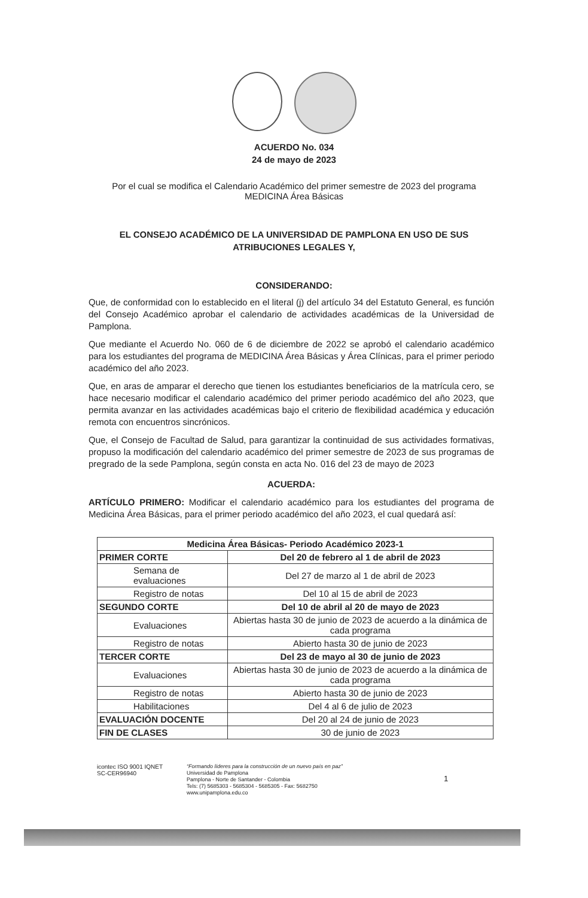ACUERDO No. 034
24 de mayo de 2023
Por el cual se modifica el Calendario Académico del primer semestre de 2023 del programa MEDICINA Área Básicas
EL CONSEJO ACADÉMICO DE LA UNIVERSIDAD DE PAMPLONA EN USO DE SUS ATRIBUCIONES LEGALES Y,
CONSIDERANDO:
Que, de conformidad con lo establecido en el literal (j) del artículo 34 del Estatuto General, es función del Consejo Académico aprobar el calendario de actividades académicas de la Universidad de Pamplona.
Que mediante el Acuerdo No. 060 de 6 de diciembre de 2022 se aprobó el calendario académico para los estudiantes del programa de MEDICINA Área Básicas y Área Clínicas, para el primer periodo académico del año 2023.
Que, en aras de amparar el derecho que tienen los estudiantes beneficiarios de la matrícula cero, se hace necesario modificar el calendario académico del primer periodo académico del año 2023, que permita avanzar en las actividades académicas bajo el criterio de flexibilidad académica y educación remota con encuentros sincrónicos.
Que, el Consejo de Facultad de Salud, para garantizar la continuidad de sus actividades formativas, propuso la modificación del calendario académico del primer semestre de 2023 de sus programas de pregrado de la sede Pamplona, según consta en acta No. 016 del 23 de mayo de 2023
ACUERDA:
ARTÍCULO PRIMERO: Modificar el calendario académico para los estudiantes del programa de Medicina Área Básicas, para el primer periodo académico del año 2023, el cual quedará así:
| Medicina Área Básicas- Periodo Académico 2023-1 | |
| --- | --- |
| PRIMER CORTE | Del 20 de febrero al 1 de abril de 2023 |
| Semana de evaluaciones | Del 27 de marzo al 1 de abril de 2023 |
| Registro de notas | Del 10 al 15 de abril de 2023 |
| SEGUNDO CORTE | Del 10 de abril al 20 de mayo de 2023 |
| Evaluaciones | Abiertas hasta 30 de junio de 2023 de acuerdo a la dinámica de cada programa |
| Registro de notas | Abierto hasta 30 de junio de 2023 |
| TERCER CORTE | Del 23 de mayo al 30 de junio de 2023 |
| Evaluaciones | Abiertas hasta 30 de junio de 2023 de acuerdo a la dinámica de cada programa |
| Registro de notas | Abierto hasta 30 de junio de 2023 |
| Habilitaciones | Del 4 al 6 de julio de 2023 |
| EVALUACIÓN DOCENTE | Del 20 al 24 de junio de 2023 |
| FIN DE CLASES | 30 de junio de 2023 |
icontec ISO 9001 IQNET
SC-CER96940
“Formando líderes para la construcción de un nuevo país en paz”
Universidad de Pamplona
Pamplona - Norte de Santander - Colombia
Tels: (7) 5685303 - 5685304 - 5685305 - Fax: 5682750
www.unipamplona.edu.co
1